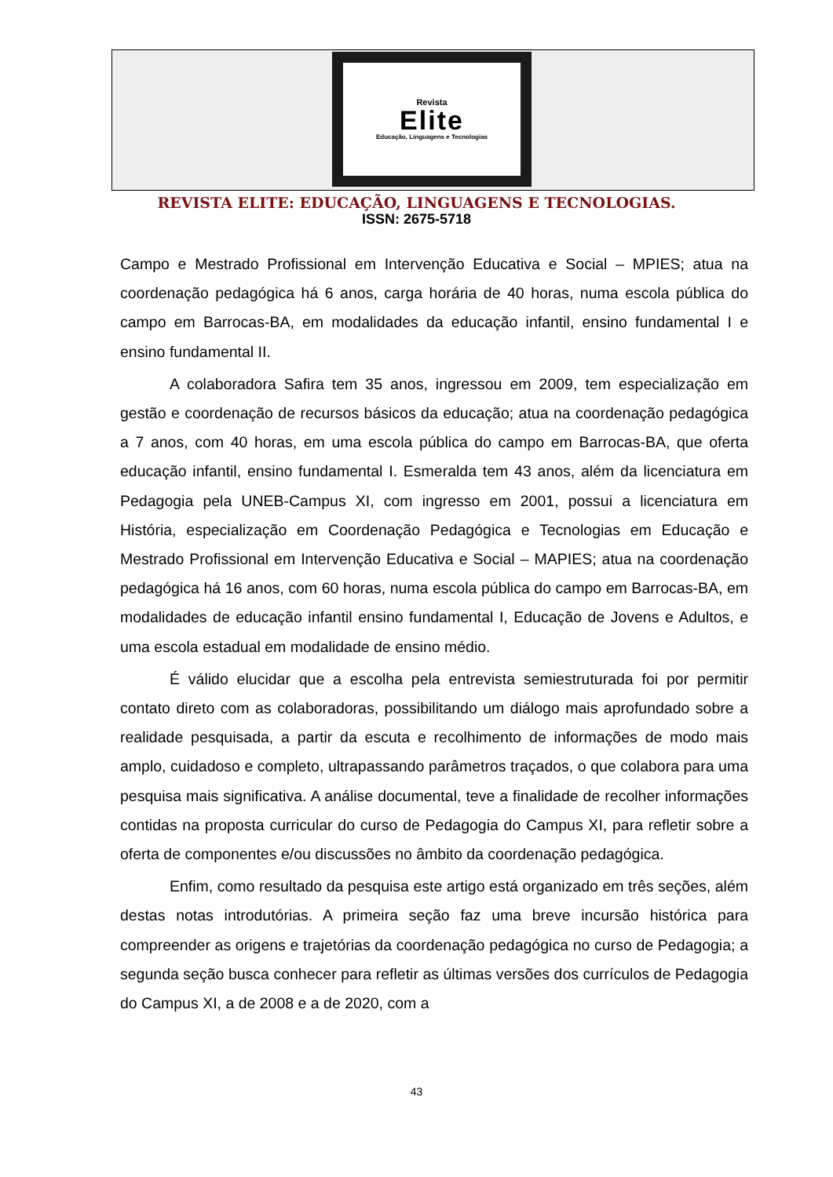Revista
Elite
Educação, Linguagens e Tecnologias
REVISTA ELITE: EDUCAÇÃO, LINGUAGENS E TECNOLOGIAS.
ISSN: 2675-5718
Campo e Mestrado Profissional em Intervenção Educativa e Social – MPIES; atua na coordenação pedagógica há 6 anos, carga horária de 40 horas, numa escola pública do campo em Barrocas-BA, em modalidades da educação infantil, ensino fundamental I e ensino fundamental II.
A colaboradora Safira tem 35 anos, ingressou em 2009, tem especialização em gestão e coordenação de recursos básicos da educação; atua na coordenação pedagógica a 7 anos, com 40 horas, em uma escola pública do campo em Barrocas-BA, que oferta educação infantil, ensino fundamental I. Esmeralda tem 43 anos, além da licenciatura em Pedagogia pela UNEB-Campus XI, com ingresso em 2001, possui a licenciatura em História, especialização em Coordenação Pedagógica e Tecnologias em Educação e Mestrado Profissional em Intervenção Educativa e Social – MAPIES; atua na coordenação pedagógica há 16 anos, com 60 horas, numa escola pública do campo em Barrocas-BA, em modalidades de educação infantil ensino fundamental I, Educação de Jovens e Adultos, e uma escola estadual em modalidade de ensino médio.
É válido elucidar que a escolha pela entrevista semiestruturada foi por permitir contato direto com as colaboradoras, possibilitando um diálogo mais aprofundado sobre a realidade pesquisada, a partir da escuta e recolhimento de informações de modo mais amplo, cuidadoso e completo, ultrapassando parâmetros traçados, o que colabora para uma pesquisa mais significativa. A análise documental, teve a finalidade de recolher informações contidas na proposta curricular do curso de Pedagogia do Campus XI, para refletir sobre a oferta de componentes e/ou discussões no âmbito da coordenação pedagógica.
Enfim, como resultado da pesquisa este artigo está organizado em três seções, além destas notas introdutórias. A primeira seção faz uma breve incursão histórica para compreender as origens e trajetórias da coordenação pedagógica no curso de Pedagogia; a segunda seção busca conhecer para refletir as últimas versões dos currículos de Pedagogia do Campus XI, a de 2008 e a de 2020, com a
43